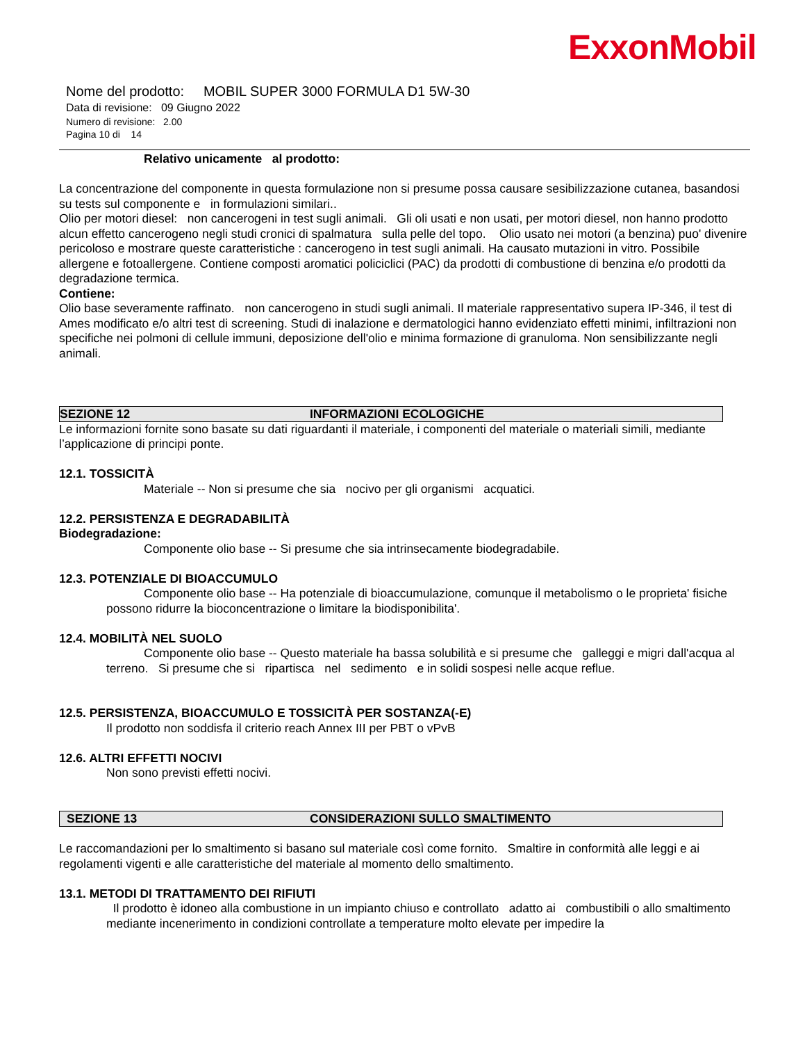ExxonMobil
Nome del prodotto: MOBIL SUPER 3000 FORMULA D1 5W-30
Data di revisione: 09 Giugno 2022
Numero di revisione: 2.00
Pagina 10 di 14
Relativo unicamente al prodotto:
La concentrazione del componente in questa formulazione non si presume possa causare sesibilizzazione cutanea, basandosi su tests sul componente e in formulazioni similari..
Olio per motori diesel: non cancerogeni in test sugli animali. Gli oli usati e non usati, per motori diesel, non hanno prodotto alcun effetto cancerogeno negli studi cronici di spalmatura sulla pelle del topo. Olio usato nei motori (a benzina) puo' divenire pericoloso e mostrare queste caratteristiche : cancerogeno in test sugli animali. Ha causato mutazioni in vitro. Possibile allergene e fotoallergene. Contiene composti aromatici policiclici (PAC) da prodotti di combustione di benzina e/o prodotti da degradazione termica.
Contiene:
Olio base severamente raffinato. non cancerogeno in studi sugli animali. Il materiale rappresentativo supera IP-346, il test di Ames modificato e/o altri test di screening. Studi di inalazione e dermatologici hanno evidenziato effetti minimi, infiltrazioni non specifiche nei polmoni di cellule immuni, deposizione dell'olio e minima formazione di granuloma. Non sensibilizzante negli animali.
SEZIONE 12 INFORMAZIONI ECOLOGICHE
Le informazioni fornite sono basate su dati riguardanti il materiale, i componenti del materiale o materiali simili, mediante l’applicazione di principi ponte.
12.1. TOSSICITÀ
Materiale -- Non si presume che sia nocivo per gli organismi acquatici.
12.2. PERSISTENZA E DEGRADABILITÀ
Biodegradazione:
Componente olio base -- Si presume che sia intrinsecamente biodegradabile.
12.3. POTENZIALE DI BIOACCUMULO
Componente olio base -- Ha potenziale di bioaccumulazione, comunque il metabolismo o le proprieta' fisiche possono ridurre la bioconcentrazione o limitare la biodisponibilita'.
12.4. MOBILITÀ NEL SUOLO
Componente olio base -- Questo materiale ha bassa solubilità e si presume che galleggi e migri dall'acqua al terreno. Si presume che si ripartisca nel sedimento e in solidi sospesi nelle acque reflue.
12.5. PERSISTENZA, BIOACCUMULO E TOSSICITÀ PER SOSTANZA(-E)
Il prodotto non soddisfa il criterio reach Annex III per PBT o vPvB
12.6. ALTRI EFFETTI NOCIVI
Non sono previsti effetti nocivi.
SEZIONE 13 CONSIDERAZIONI SULLO SMALTIMENTO
Le raccomandazioni per lo smaltimento si basano sul materiale così come fornito. Smaltire in conformità alle leggi e ai regolamenti vigenti e alle caratteristiche del materiale al momento dello smaltimento.
13.1. METODI DI TRATTAMENTO DEI RIFIUTI
Il prodotto è idoneo alla combustione in un impianto chiuso e controllato adatto ai combustibili o allo smaltimento mediante incenerimento in condizioni controllate a temperature molto elevate per impedire la